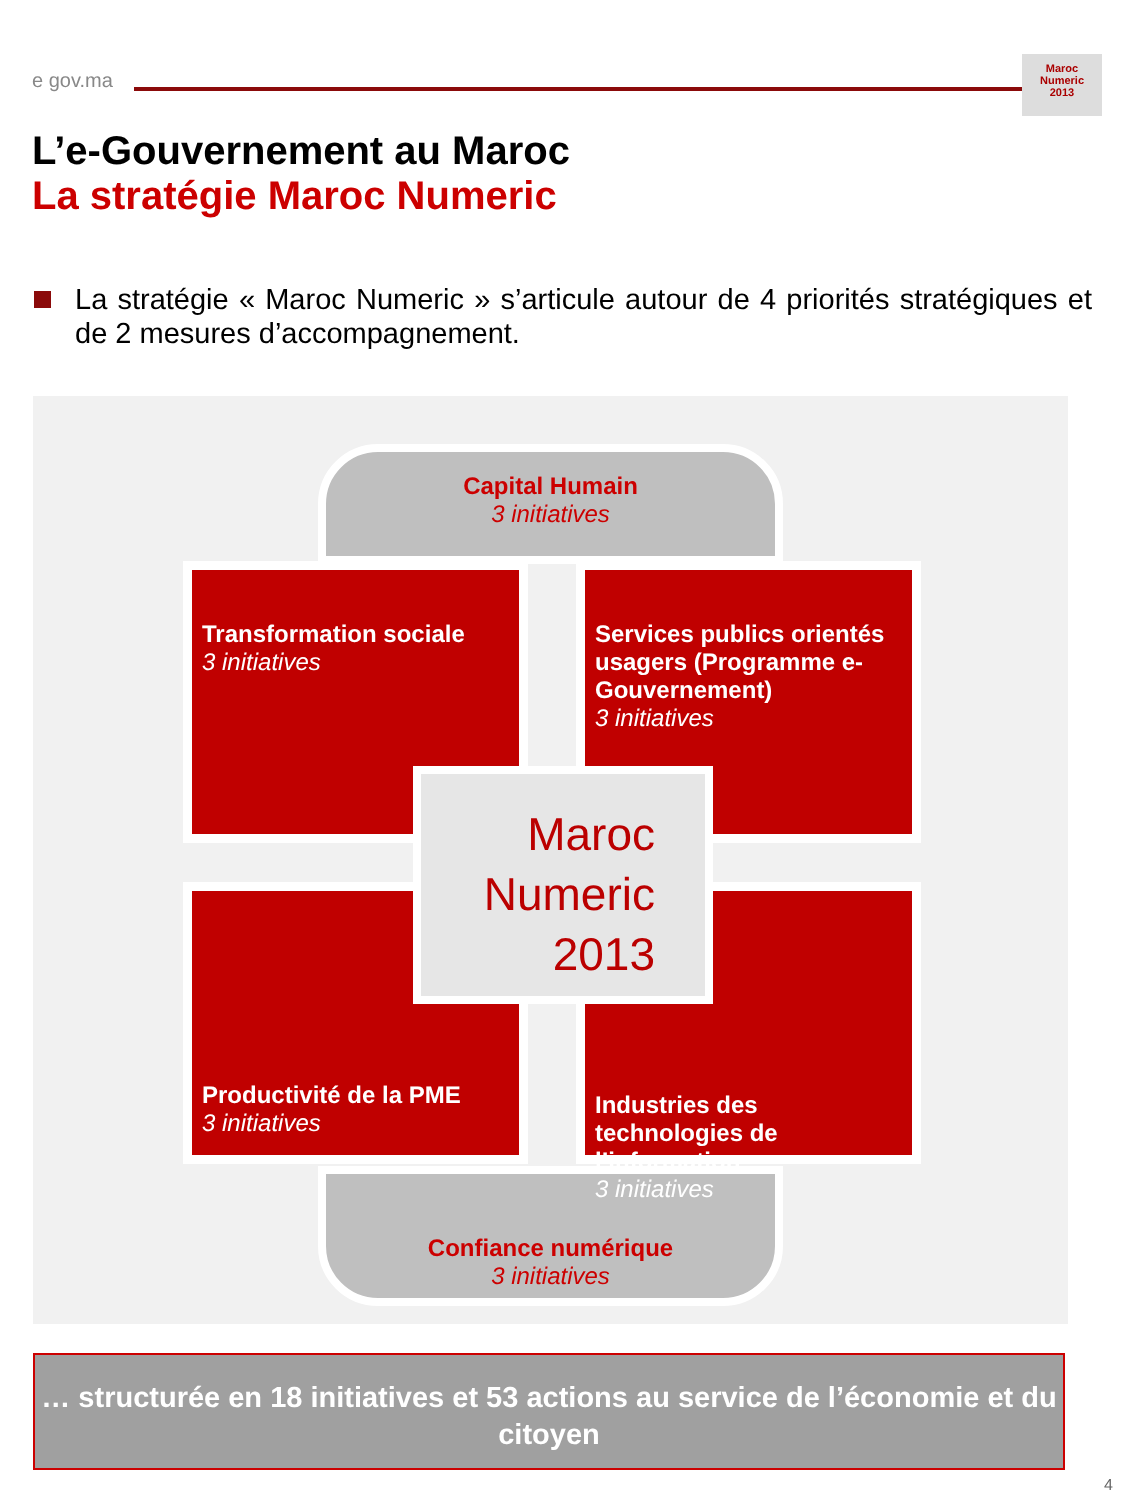e gov.ma
Maroc
Numeric
2013
L’e-Gouvernement au Maroc
La stratégie Maroc Numeric
La stratégie « Maroc Numeric » s’articule autour de 4 priorités stratégiques et de 2 mesures d’accompagnement.
Capital Humain
3 initiatives
Confiance numérique
3 initiatives
Transformation sociale
3 initiatives
Services publics orientés usagers (Programme e-Gouvernement)
3 initiatives
Productivité de la PME
3 initiatives
Industries des technologies de l’information
3 initiatives
Maroc
Numeric
2013
… structurée en 18 initiatives et 53 actions au service de l’économie et du citoyen
4